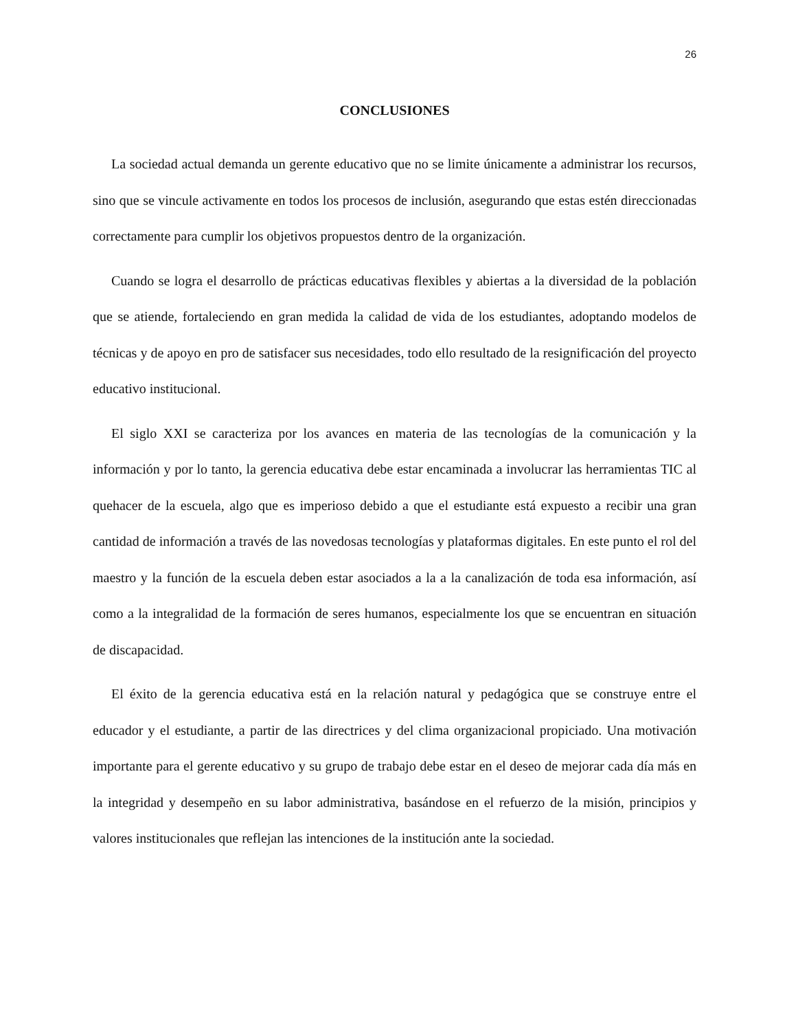26
CONCLUSIONES
La sociedad actual demanda un gerente educativo que no se limite únicamente a administrar los recursos, sino que se vincule activamente en todos los procesos de inclusión, asegurando que estas estén direccionadas correctamente para cumplir los objetivos propuestos dentro de la organización.
Cuando se logra el desarrollo de prácticas educativas flexibles y abiertas a la diversidad de la población que se atiende, fortaleciendo en gran medida la calidad de vida de los estudiantes, adoptando modelos de técnicas y de apoyo en pro de satisfacer sus necesidades, todo ello resultado de la resignificación del proyecto educativo institucional.
El siglo XXI se caracteriza por los avances en materia de las tecnologías de la comunicación y la información y por lo tanto, la gerencia educativa debe estar encaminada a involucrar las herramientas TIC al quehacer de la escuela, algo que es imperioso debido a que el estudiante está expuesto a recibir una gran cantidad de información a través de las novedosas tecnologías y plataformas digitales. En este punto el rol del maestro y la función de la escuela deben estar asociados a la a la canalización de toda esa información, así como a la integralidad de la formación de seres humanos, especialmente los que se encuentran en situación de discapacidad.
El éxito de la gerencia educativa está en la relación natural y pedagógica que se construye entre el educador y el estudiante, a partir de las directrices y del clima organizacional propiciado. Una motivación importante para el gerente educativo y su grupo de trabajo debe estar en el deseo de mejorar cada día más en la integridad y desempeño en su labor administrativa, basándose en el refuerzo de la misión, principios y valores institucionales que reflejan las intenciones de la institución ante la sociedad.